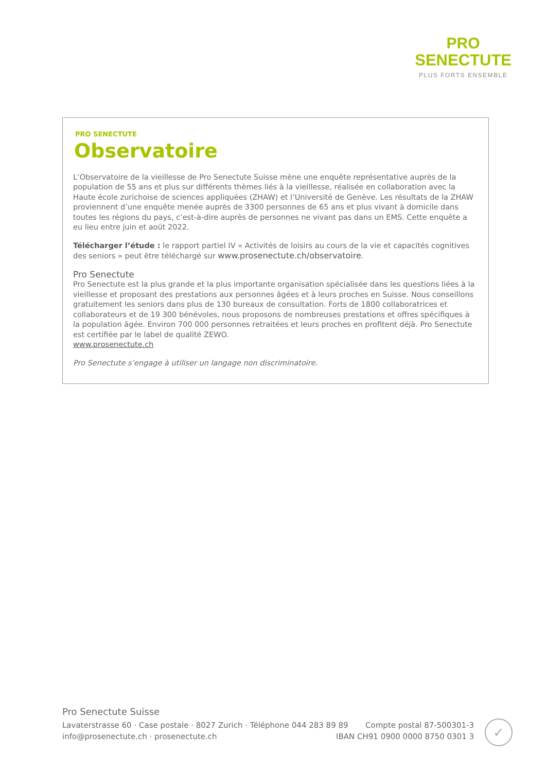PRO
SENECTUTE
PLUS FORTS ENSEMBLE
PRO SENECTUTE
Observatoire
L’Observatoire de la vieillesse de Pro Senectute Suisse mène une enquête représentative auprès de la population de 55 ans et plus sur différents thèmes liés à la vieillesse, réalisée en collaboration avec la Haute école zurichoise de sciences appliquées (ZHAW) et l’Université de Genève. Les résultats de la ZHAW proviennent d’une enquête menée auprès de 3300 personnes de 65 ans et plus vivant à domicile dans toutes les régions du pays, c’est-à-dire auprès de personnes ne vivant pas dans un EMS. Cette enquête a eu lieu entre juin et août 2022.
Télécharger l’étude : le rapport partiel IV « Activités de loisirs au cours de la vie et capacités cognitives des seniors » peut être téléchargé sur www.prosenectute.ch/observatoire.
Pro Senectute
Pro Senectute est la plus grande et la plus importante organisation spécialisée dans les questions liées à la vieillesse et proposant des prestations aux personnes âgées et à leurs proches en Suisse. Nous conseillons gratuitement les seniors dans plus de 130 bureaux de consultation. Forts de 1800 collaboratrices et collaborateurs et de 19 300 bénévoles, nous proposons de nombreuses prestations et offres spécifiques à la population âgée. Environ 700 000 personnes retraitées et leurs proches en profitent déjà. Pro Senectute est certifiée par le label de qualité ZEWO.
www.prosenectute.ch
Pro Senectute s’engage à utiliser un langage non discriminatoire.
Pro Senectute Suisse
Lavaterstrasse 60 · Case postale · 8027 Zurich · Téléphone 044 283 89 89 Compte postal 87-500301-3
info@prosenectute.ch · prosenectute.ch IBAN CH91 0900 0000 8750 0301 3
✓